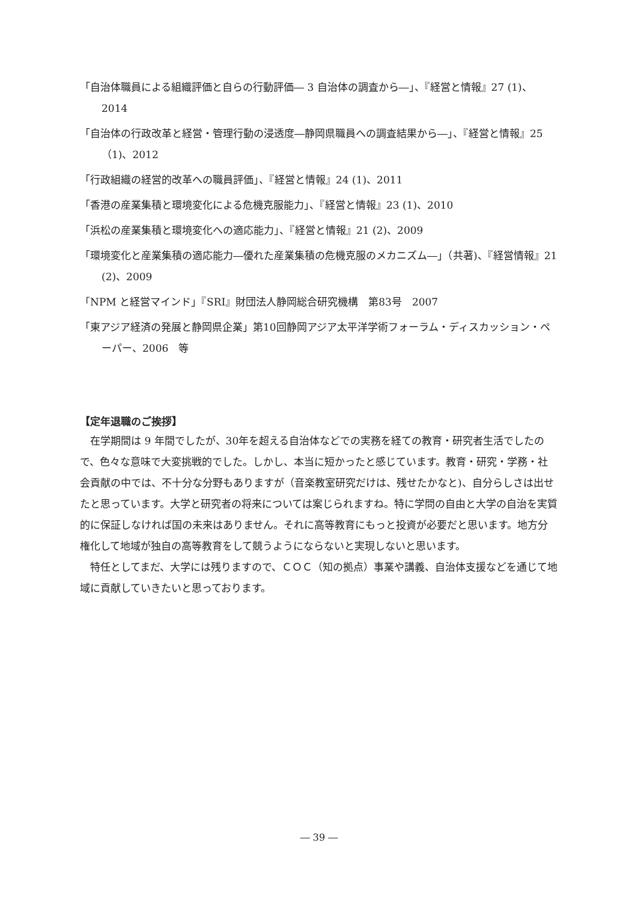「自治体職員による組織評価と自らの行動評価― 3 自治体の調査から―」、『経営と情報』27 (1)、2014
「自治体の行政改革と経営・管理行動の浸透度―静岡県職員への調査結果から―」、『経営と情報』25（1)、2012
「行政組織の経営的改革への職員評価」、『経営と情報』24 (1)、2011
「香港の産業集積と環境変化による危機克服能力」、『経営と情報』23 (1)、2010
「浜松の産業集積と環境変化への適応能力」、『経営と情報』21 (2)、2009
「環境変化と産業集積の適応能力―優れた産業集積の危機克服のメカニズム―」（共著)、『経営情報』21 (2)、2009
「NPM と経営マインド」『SRI』財団法人静岡総合研究機構　第83号　2007
「東アジア経済の発展と静岡県企業」第10回静岡アジア太平洋学術フォーラム・ディスカッション・ペーパー、2006　等
【定年退職のご挨拶】
在学期間は 9 年間でしたが、30年を超える自治体などでの実務を経ての教育・研究者生活でしたので、色々な意味で大変挑戦的でした。しかし、本当に短かったと感じています。教育・研究・学務・社会貢献の中では、不十分な分野もありますが（音楽教室研究だけは、残せたかなと)、自分らしさは出せたと思っています。大学と研究者の将来については案じられますね。特に学問の自由と大学の自治を実質的に保証しなければ国の未来はありません。それに高等教育にもっと投資が必要だと思います。地方分権化して地域が独自の高等教育をして競うようにならないと実現しないと思います。
特任としてまだ、大学には残りますので、ＣＯＣ（知の拠点）事業や講義、自治体支援などを通じて地域に貢献していきたいと思っております。
― 39 ―